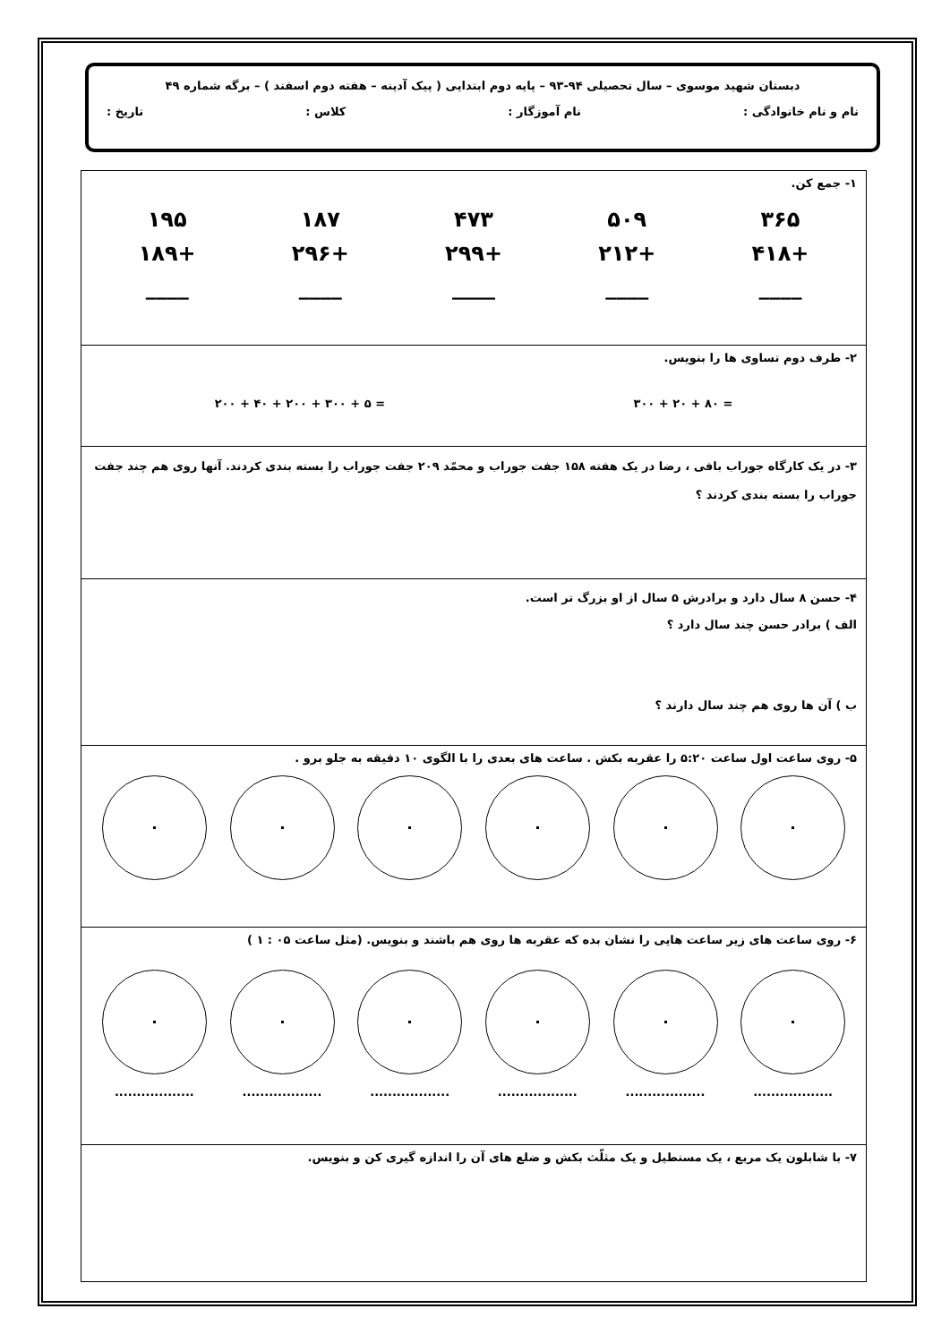دبستان شهید موسوی – سال تحصیلی ۹۴-۹۳ – پایه دوم ابتدایی ( پیک آدینه – هفته دوم اسفند ) – برگه شماره ۴۹
نام و نام خانوادگی : نام آموزگار : کلاس : تاریخ :
| ۱- جمع کن. ۳۶۵ +۴۱۸ ____ ۵۰۹ +۲۱۲ ____ ۴۷۳ +۲۹۹ ____ ۱۸۷ +۲۹۶ ____ ۱۹۵ +۱۸۹ ____ |
| ۲- طرف دوم تساوی ها را بنویس. ۲۰۰ + ۴۰ + ۲۰۰ + ۳۰۰ + ۵ = ۳۰۰ + ۲۰ + ۸۰ = |
| ۳- در یک کارگاه جوراب بافی ، رضا در یک هفته ۱۵۸ جفت جوراب و محمّد ۲۰۹ جفت جوراب را بسته بندی کردند. آنها روی هم چند جفت جوراب را بسته بندی کردند ؟ |
| ۴- حسن ۸ سال دارد و برادرش ۵ سال از او بزرگ تر است. الف ) برادر حسن چند سال دارد ؟ ب ) آن ها روی هم چند سال دارند ؟ |
| ۵- روی ساعت اول ساعت ۵:۲۰ را عقربه بکش . ساعت های بعدی را با الگوی ۱۰ دقیقه به جلو برو . |
| ۶- روی ساعت های زیر ساعت هایی را نشان بده که عقربه ها روی هم باشند و بنویس. (مثل ساعت ۰۵ : ۱ ) .................. .................. .................. .................. .................. .................. |
| ۷- با شابلون یک مربع ، یک مستطیل و یک مثلّث بکش و ضلع های آن را اندازه گیری کن و بنویس. |